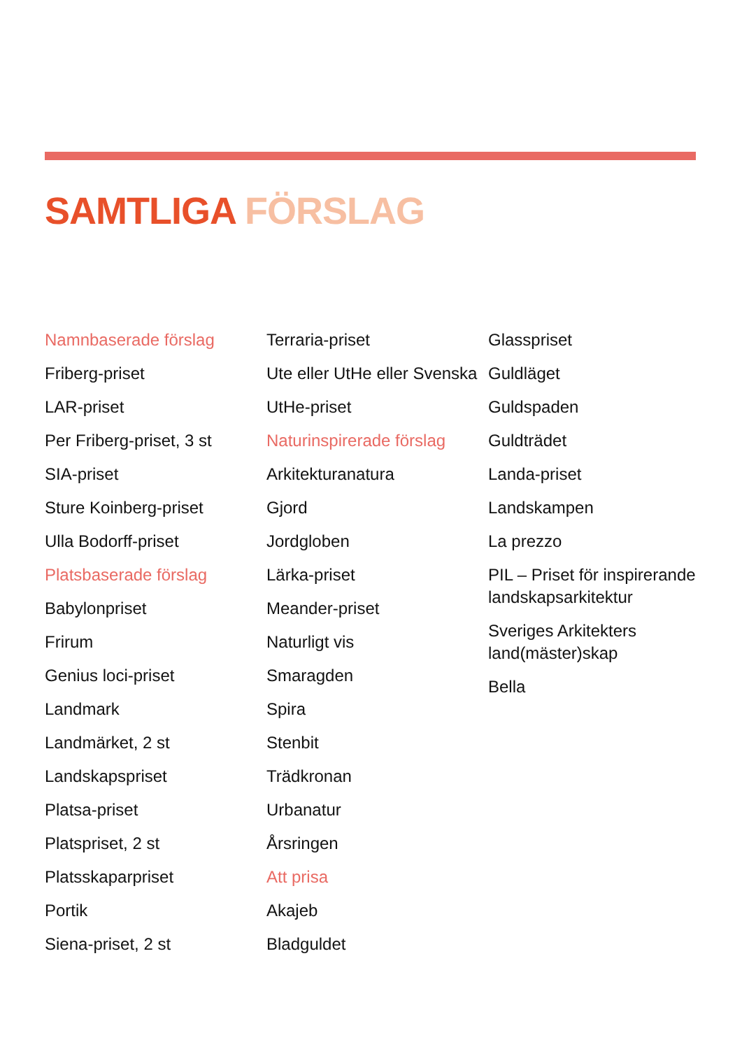SAMTLIGA FÖRSLAG
Namnbaserade förslag
Friberg-priset
LAR-priset
Per Friberg-priset, 3 st
SIA-priset
Sture Koinberg-priset
Ulla Bodorff-priset
Platsbaserade förslag
Babylonpriset
Frirum
Genius loci-priset
Landmark
Landmärket, 2 st
Landskapspriset
Platsa-priset
Platspriset, 2 st
Platsskaparpriset
Portik
Siena-priset, 2 st
Terraria-priset
Ute eller UtHe eller Svenska
UtHe-priset
Naturinspirerade förslag
Arkitekturanatura
Gjord
Jordgloben
Lärka-priset
Meander-priset
Naturligt vis
Smaragden
Spira
Stenbit
Trädkronan
Urbanatur
Årsringen
Att prisa
Akajeb
Bladguldet
Glasspriset
Guldläget
Guldspaden
Guldträdet
Landa-priset
Landskampen
La prezzo
PIL – Priset för inspirerande landskapsarkitektur
Sveriges Arkitekters land(mäster)skap
Bella